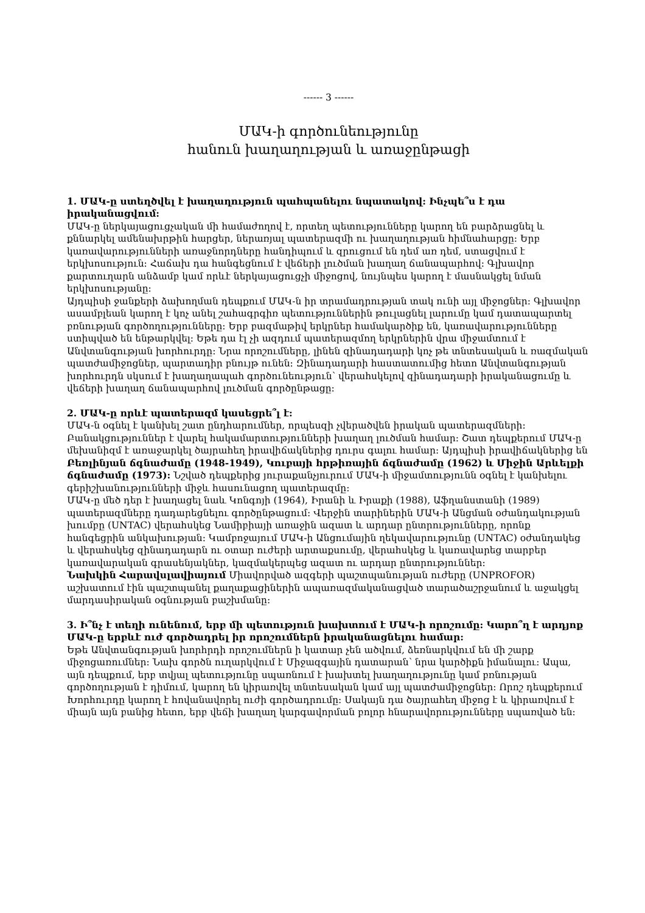------ 3 ------
ՄԱԿ-ի գործունեությունը
հանուն խաղաղության և առաջընթացի
1. ՄԱԿ-ը ստեղծվել է խաղաղություն պահպանելու նպատակով: Ինչպե՞ս է դա իրականացվում:
ՄԱԿ-ը ներկայացուցչական մի համաժողով է, որտեղ պետությունները կարող են բարձրացնել և քննարկել ամենախրթին հարցեր, ներառյալ պատերազմի ու խաղաղության հիմնահարցը: Երբ կառավարությունների առաջնորդները հանդիպում և զրուցում են դեմ առ դեմ, ստացվում է երկխոսություն: Հաճախ դա հանգեցնում է վեճերի լուծման խաղաղ ճանապարհով: Գլխավոր քարտուղարն անձամբ կամ որևէ ներկայացուցչի միջոցով, նույնպես կարող է մասնակցել նման երկխոսությանը:
Այդպիսի ջանքերի ձախողման դեպքում ՄԱԿ-ն իր տրամադրության տակ ունի այլ միջոցներ: Գլխավոր ասամբլեան կարող է կոչ անել շահագրգիռ պետություններին թուլացնել լարումը կամ դատապարտել բռնության գործողությունները: Երբ բազմաթիվ երկրներ համակարծիք են, կառավարությունները ստիպված են ենթարկվել: Եթե դա էլ չի ազդում պատերազմող երկրներին վրա միջամտում է Անվտանգության խորհուրդը: Նրա որոշումները, լինեն զինադադարի կոչ թե տնտեսական և ռազմական պատժամիջոցներ, պարտադիր բնույթ ունեն: Զինադադարի հաստատումից հետո Անվտանգության խորհուրդն սկսում է խաղաղապահ գործունեություն՝ վերահսկելով զինադադարի իրականացումը և վեճերի խաղաղ ճանապարհով լուծման գործընթացը:
2. ՄԱԿ-ը որևէ պատերազմ կասեցրե՞լ է:
ՄԱԿ-ն օգնել է կանխել շատ ընդհարումներ, որպեսզի չվերածվեն իրական պատերազմների: Բանակցություններ է վարել հակամարտությունների խաղաղ լուծման համար: Շատ դեպքերում ՄԱԿ-ը մեխանիզմ է առաջարկել ծայրահեղ իրավիճակներից դուրս գալու համար: Այդպիսի իրավիճակներից են Բեռլինյան ճգնաժամը (1948-1949), Կուբայի հրթիռային ճգնաժամը (1962) և Միջին Արևելքի ճգնաժամը (1973): Նշված դեպքերից յուրաքանչյուրում ՄԱԿ-ի միջամտությունն օգնել է կանխելու գերիշխանությունների միջև հասունացող պատերազմը:
ՄԱԿ-ը մեծ դեր է խաղացել նաև Կոնգոյի (1964), Իրանի և Իրաքի (1988), Աֆղանստանի (1989) պատերազմները դադարեցնելու գործընթացում: Վերջին տարիներին ՄԱԿ-ի Անցման օժանդակության խումբը (UNTAC) վերահսկեց Նամիբիայի առաջին ազատ և արդար ընտրությունները, որոնք հանգեցրին անկախության: Կամբոջայում ՄԱԿ-ի Անցումային ղեկավարությունը (UNTAC) օժանդակեց և վերահսկեց զինադադարն ու օտար ուժերի արտաքսումը, վերահսկեց և կառավարեց տարբեր կառավարական գրասենյակներ, կազմակերպեց ազատ ու արդար ընտրություններ:
Նախկին Հարավսլավիայում Միավորված ազգերի պաշտպանության ուժերը (UNPROFOR) աշխատում էին պաշտպանել քաղաքացիներին ապառազմականացված տարածաշրջանում և աջակցել մարդասիրական օգնության բաշխմանը:
3. Ի՞նչ է տեղի ունենում, երբ մի պետություն խախտում է ՄԱԿ-ի որոշումը: Կարո՞ղ է արդյոք ՄԱԿ-ը երբևէ ուժ գործադրել իր որոշումներն իրականացնելու համար:
Եթե Անվտանգության խորհրդի որոշումներն ի կատար չեն ածվում, ձեռնարկվում են մի շարք միջոցառումներ: Նախ գործն ուղարկվում է Միջազգային դատարան՝ նրա կարծիքն իմանալու: Ապա, այն դեպքում, երբ տվյալ պետությունը սպառնում է խախտել խաղաղությունը կամ բռնության գործողության է դիմում, կարող են կիրառվել տնտեսական կամ այլ պատժամիջոցներ: Որոշ դեպքերում Խորհուրդը կարող է հովանավորել ուժի գործադրումը: Սակայն դա ծայրահեղ միջոց է և կիրառվում է միայն այն բանից հետո, երբ վեճի խաղաղ կարգավորման բոլոր հնարավորությունները սպառված են: